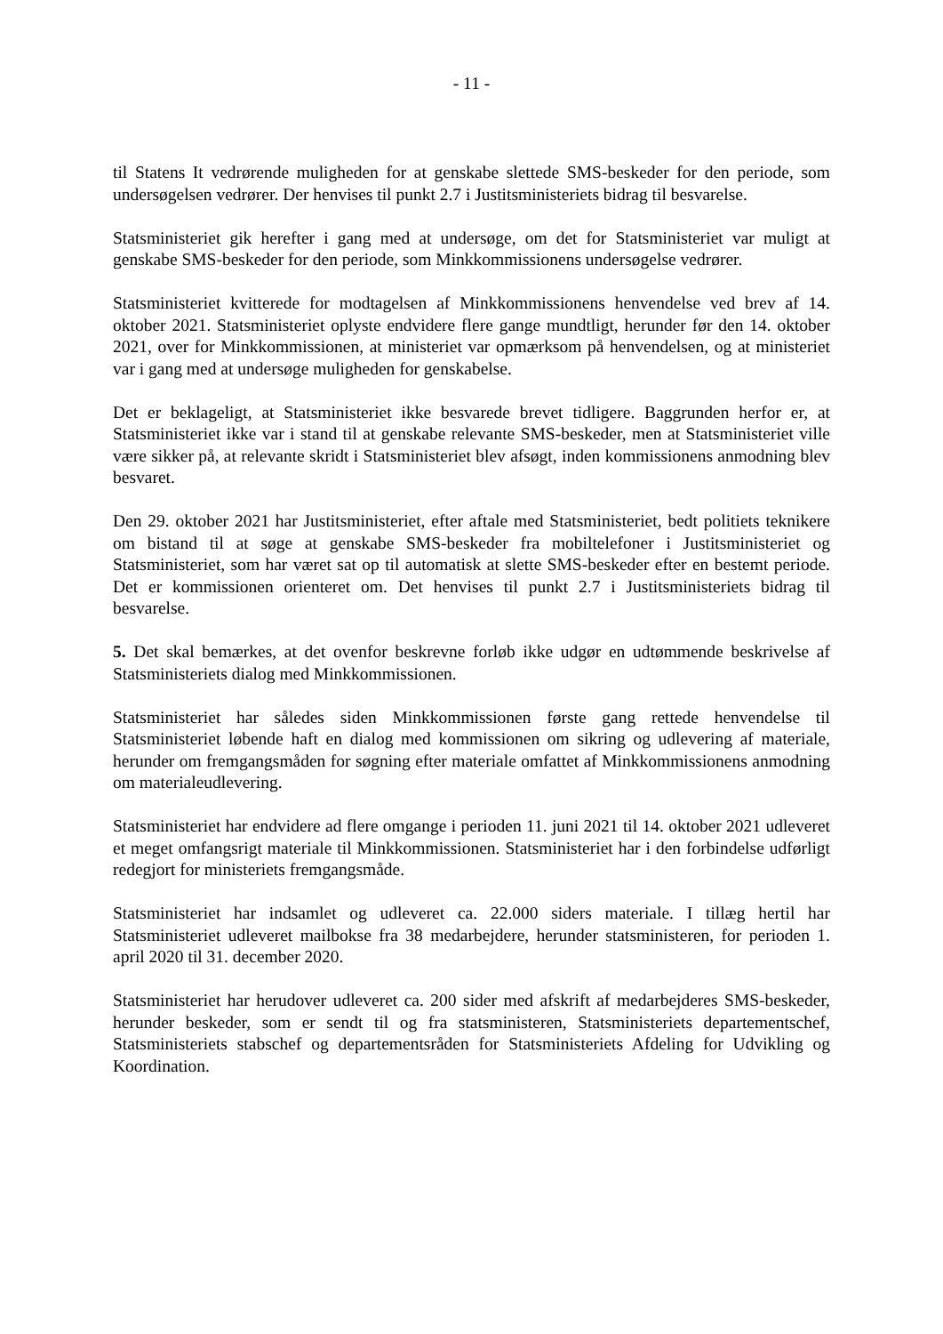- 11 -
til Statens It vedrørende muligheden for at genskabe slettede SMS-beskeder for den periode, som undersøgelsen vedrører. Der henvises til punkt 2.7 i Justitsministeriets bidrag til besvarelse.
Statsministeriet gik herefter i gang med at undersøge, om det for Statsministeriet var muligt at genskabe SMS-beskeder for den periode, som Minkkommissionens undersøgelse vedrører.
Statsministeriet kvitterede for modtagelsen af Minkkommissionens henvendelse ved brev af 14. oktober 2021. Statsministeriet oplyste endvidere flere gange mundtligt, herunder før den 14. oktober 2021, over for Minkkommissionen, at ministeriet var opmærksom på henvendelsen, og at ministeriet var i gang med at undersøge muligheden for genskabelse.
Det er beklageligt, at Statsministeriet ikke besvarede brevet tidligere. Baggrunden herfor er, at Statsministeriet ikke var i stand til at genskabe relevante SMS-beskeder, men at Statsministeriet ville være sikker på, at relevante skridt i Statsministeriet blev afsøgt, inden kommissionens anmodning blev besvaret.
Den 29. oktober 2021 har Justitsministeriet, efter aftale med Statsministeriet, bedt politiets teknikere om bistand til at søge at genskabe SMS-beskeder fra mobiltelefoner i Justitsministeriet og Statsministeriet, som har været sat op til automatisk at slette SMS-beskeder efter en bestemt periode. Det er kommissionen orienteret om. Det henvises til punkt 2.7 i Justitsministeriets bidrag til besvarelse.
5. Det skal bemærkes, at det ovenfor beskrevne forløb ikke udgør en udtømmende beskrivelse af Statsministeriets dialog med Minkkommissionen.
Statsministeriet har således siden Minkkommissionen første gang rettede henvendelse til Statsministeriet løbende haft en dialog med kommissionen om sikring og udlevering af materiale, herunder om fremgangsmåden for søgning efter materiale omfattet af Minkkommissionens anmodning om materialeudlevering.
Statsministeriet har endvidere ad flere omgange i perioden 11. juni 2021 til 14. oktober 2021 udleveret et meget omfangsrigt materiale til Minkkommissionen. Statsministeriet har i den forbindelse udførligt redegjort for ministeriets fremgangsmåde.
Statsministeriet har indsamlet og udleveret ca. 22.000 siders materiale. I tillæg hertil har Statsministeriet udleveret mailbokse fra 38 medarbejdere, herunder statsministeren, for perioden 1. april 2020 til 31. december 2020.
Statsministeriet har herudover udleveret ca. 200 sider med afskrift af medarbejderes SMS-beskeder, herunder beskeder, som er sendt til og fra statsministeren, Statsministeriets departementschef, Statsministeriets stabschef og departementsråden for Statsministeriets Afdeling for Udvikling og Koordination.